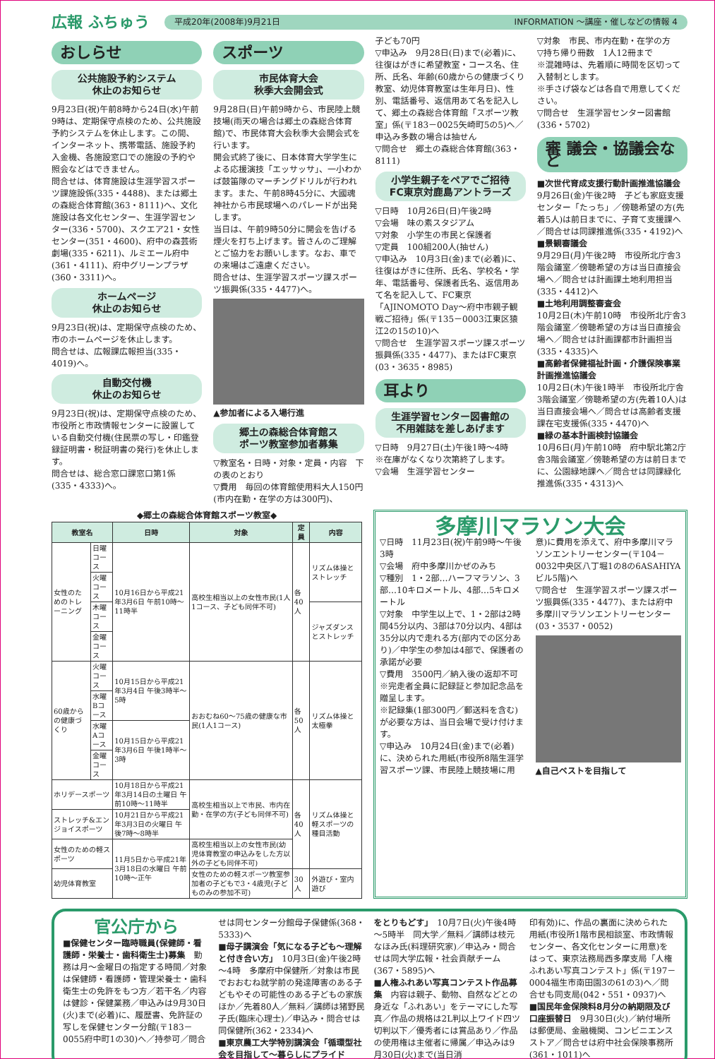広報 ふちゅう
平成20年(2008年)9月21日 INFORMATION ～講座・催しなどの情報 4
おしらせ
公共施設予約システム
休止のお知らせ
9月23日(祝)午前8時から24日(水)午前9時は、定期保守点検のため、公共施設予約システムを休止します。この間、インターネット、携帯電話、施設予約入金機、各施設窓口での施設の予約や照会などはできません。
問合せは、体育施設は生涯学習スポーツ課施設係(335・4488)、または郷土の森総合体育館(363・8111)へ、文化施設は各文化センター、生涯学習センター(336・5700)、スクエア21・女性センター(351・4600)、府中の森芸術劇場(335・6211)、ルミエール府中(361・4111)、府中グリーンプラザ(360・3311)へ。
ホームページ
休止のお知らせ
9月23日(祝)は、定期保守点検のため、市のホームページを休止します。
問合せは、広報課広報担当(335・4019)へ。
自動交付機
休止のお知らせ
9月23日(祝)は、定期保守点検のため、市役所と市政情報センターに設置している自動交付機(住民票の写し・印鑑登録証明書・税証明書の発行)を休止します。
問合せは、総合窓口課窓口第1係(335・4333)へ。
スポーツ
市民体育大会
秋季大会開会式
9月28日(日)午前9時から、市民陸上競技場(雨天の場合は郷土の森総合体育館)で、市民体育大会秋季大会開会式を行います。
開会式終了後に、日本体育大学学生による応援演技「エッサッサ」、一小わかば鼓笛隊のマーチングドリルが行われます。また、午前8時45分に、大國魂神社から市民球場へのパレードが出発します。
当日は、午前9時50分に開会を告げる煙火を打ち上げます。皆さんのご理解とご協力をお願いします。なお、車での来場はご遠慮ください。
問合せは、生涯学習スポーツ課スポーツ振興係(335・4477)へ。
▲参加者による入場行進
郷土の森総合体育館ス
ポーツ教室参加者募集
▽教室名・日時・対象・定員・内容　下の表のとおり
▽費用　毎回の体育館使用料大人150円(市内在勤・在学の方は300円)、
子ども70円
▽申込み　9月28日(日)まで(必着)に、往復はがきに希望教室・コース名、住所、氏名、年齢(60歳からの健康づくり教室、幼児体育教室は生年月日)、性別、電話番号、返信用あて名を記入して、郷土の森総合体育館「スポーツ教室」係(〒183－0025矢崎町5の5)へ／申込み多数の場合は抽せん
▽問合せ　郷土の森総合体育館(363・8111)
小学生親子をペアでご招待
FC東京対鹿島アントラーズ
▽日時　10月26日(日)午後2時
▽会場　味の素スタジアム
▽対象　小学生の市民と保護者
▽定員　100組200人(抽せん)
▽申込み　10月3日(金)まで(必着)に、往復はがきに住所、氏名、学校名・学年、電話番号、保護者氏名、返信用あて名を記入して、FC東京「AJINOMOTO Day～府中市親子観戦ご招待」係(〒135－0003江東区猿江2の15の10)へ
▽問合せ　生涯学習スポーツ課スポーツ振興係(335・4477)、またはFC東京(03・3635・8985)
耳より
生涯学習センター図書館の
不用雑誌を差しあげます
▽日時　9月27日(土)午後1時～4時
※在庫がなくなり次第終了します。
▽会場　生涯学習センター
▽対象　市民、市内在勤・在学の方
▽持ち帰り冊数　1人12冊まで
※混雑時は、先着順に時間を区切って入替制とします。
※手さげ袋などは各自で用意してください。
▽問合せ　生涯学習センター図書館(336・5702)
審 議会・協議会など
■次世代育成支援行動計画推進協議会
9月26日(金)午後2時　子ども家庭支援センター「たっち」／傍聴希望の方(先着5人)は前日までに、子育て支援課へ／問合せは同課推進係(335・4192)へ
■景観審議会
9月29日(月)午後2時　市役所北庁舎3階会議室／傍聴希望の方は当日直接会場へ／問合せは計画課土地利用担当(335・4412)へ
■土地利用調整審査会
10月2日(木)午前10時　市役所北庁舎3階会議室／傍聴希望の方は当日直接会場へ／問合せは計画課都市計画担当(335・4335)へ
■高齢者保健福祉計画・介護保険事業計画推進協議会
10月2日(木)午後1時半　市役所北庁舎3階会議室／傍聴希望の方(先着10人)は当日直接会場へ／問合せは高齢者支援課在宅支援係(335・4470)へ
■緑の基本計画検討協議会
10月6日(月)午前10時　府中駅北第2庁舎3階会議室／傍聴希望の方は前日までに、公園緑地課へ／問合せは同課緑化推進係(335・4313)へ
◆郷土の森総合体育館スポーツ教室◆
| 教室名 | | 日時 | 対象 | 定員 | 内容 |
| --- | --- | --- | --- | --- | --- |
| 女性のためのトレーニング | 日曜コース | 10月16日から平成21年3月6日 午前10時～11時半 | 高校生相当以上の女性市民(1人1コース、子ども同伴不可) | 各40人 | リズム体操とストレッチ |
| | 火曜コース | | | | |
| | 木曜コース | | | | ジャズダンスとストレッチ |
| | 金曜コース | | | | |
| 60歳からの健康づくり | 火曜コース | 10月15日から平成21年3月4日 午後3時半～5時 | おおむね60～75歳の健康な市民(1人1コース) | 各50人 | リズム体操と太極拳 |
| | 水曜Bコース | | | | |
| | 水曜Aコース | 10月15日から平成21年3月6日 午後1時半～3時 | | | |
| | 金曜コース | | | | |
| ホリデースポーツ | | 10月18日から平成21年3月14日の土曜日 午前10時～11時半 | 高校生相当以上で市民、市内在勤・在学の方(子ども同伴不可) | 各40人 | リズム体操と軽スポーツの種目活動 |
| ストレッチ&エンジョイスポーツ | | 10月21日から平成21年3月3日の火曜日 午後7時～8時半 | | | |
| 女性のための軽スポーツ | | 11月5日から平成21年3月18日の水曜日 午前10時～正午 | 高校生相当以上の女性市民(幼児体育教室の申込みをした方以外の子ども同伴不可) | | |
| 幼児体育教室 | | | 女性のための軽スポーツ教室参加者の子どもで3・4歳児(子どものみの参加不可) | 30人 | 外遊び・室内遊び |
多摩川マラソン大会
▽日時　11月23日(祝)午前9時～午後3時
▽会場　府中多摩川かぜのみち
▽種別　1・2部…ハーフマラソン、3部…10キロメートル、4部…5キロメートル
▽対象　中学生以上で、1・2部は2時間45分以内、3部は70分以内、4部は35分以内で走れる方(部内での区分あり)／中学生の参加は4部で、保護者の承諾が必要
▽費用　3500円／納入後の返却不可
※完走者全員に記録証と参加記念品を贈呈します。
※記録集(1部300円／郵送料を含む)が必要な方は、当日会場で受け付けます。
▽申込み　10月24日(金)まで(必着)に、決められた用紙(市役所8階生涯学習スポーツ課、市民陸上競技場に用意)に費用を添えて、府中多摩川マラソンエントリーセンター(〒104－0032中央区八丁堀1の8の6ASAHIYAビル5階)へ
▽問合せ　生涯学習スポーツ課スポーツ振興係(335・4477)、または府中多摩川マラソンエントリーセンター(03・3537・0052)
▲自己ベストを目指して
官公庁から
■保健センター臨時職員(保健師・看護師・栄養士・歯科衛生士)募集　勤務は月～金曜日の指定する時間／対象は保健師・看護師・管理栄養士・歯科衛生士の免許をもつ方／若干名／内容は健診・保健業務／申込みは9月30日(火)まで(必着)に、履歴書、免許証の写しを保健センター分館(〒183－0055府中町1の30)へ／持参可／問合
せは同センター分館母子保健係(368・5333)へ
■母子講演会「気になる子ども～理解と付き合い方」　10月3日(金)午後2時～4時　多摩府中保健所／対象は市民でおおむね就学前の発達障害のある子どもやその可能性のある子どもの家族ほか／先着80人／無料／講師は猪野民子氏(臨床心理士)／申込み・問合せは同保健所(362・2334)へ
■東京農工大学特別講演会「循環型社会を目指して～暮らしにプライド
をとりもどす」　10月7日(火)午後4時～5時半　同大学／無料／講師は枝元なほみ氏(料理研究家)／申込み・問合せは同大学広報・社会貢献チーム(367・5895)へ
■人権ふれあい写真コンテスト作品募集　内容は親子、動物、自然などとの身近な「ふれあい」をテーマにした写真／作品の規格は2L判以上ワイド四ツ切判以下／優秀者には賞品あり／作品の使用権は主催者に帰属／申込みは9月30日(火)まで(当日消
印有効)に、作品の裏面に決められた用紙(市役所1階市民相談室、市政情報センター、各文化センターに用意)をはって、東京法務局西多摩支局「人権ふれあい写真コンテスト」係(〒197－0004福生市南田園3の61の3)へ／問合せも同支局(042・551・0937)へ
■国民年金保険料8月分の納期限及び口座振替日　9月30日(火)／納付場所は郵便局、金融機関、コンビニエンスストア／問合せは府中社会保険事務所(361・1011)へ